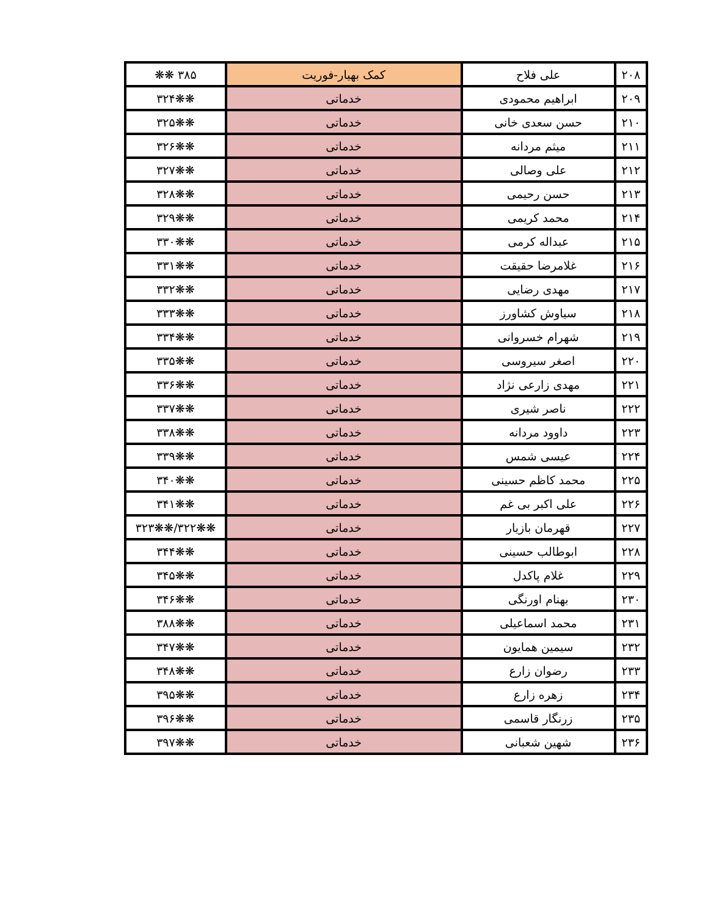| ۲۰۸ | علی فلاح | کمک بهیار-فوریت | ۳۸۵ ❋❋ |
| ۲۰۹ | ابراهیم محمودی | خدماتی | ❋❋۳۲۴ |
| ۲۱۰ | حسن سعدی خانی | خدماتی | ❋❋۳۲۵ |
| ۲۱۱ | میثم مردانه | خدماتی | ❋❋۳۲۶ |
| ۲۱۲ | علی وصالی | خدماتی | ❋❋۳۲۷ |
| ۲۱۳ | حسن رحیمی | خدماتی | ❋❋۳۲۸ |
| ۲۱۴ | محمد کریمی | خدماتی | ❋❋۳۲۹ |
| ۲۱۵ | عبداله کرمی | خدماتی | ❋❋۳۳۰ |
| ۲۱۶ | غلامرضا حقیقت | خدماتی | ❋❋۳۳۱ |
| ۲۱۷ | مهدی رضایی | خدماتی | ❋❋۳۳۲ |
| ۲۱۸ | سیاوش کشاورز | خدماتی | ❋❋۳۳۳ |
| ۲۱۹ | شهرام خسروانی | خدماتی | ❋❋۳۳۴ |
| ۲۲۰ | اصغر سیروسی | خدماتی | ❋❋۳۳۵ |
| ۲۲۱ | مهدی زارعی نژاد | خدماتی | ❋❋۳۳۶ |
| ۲۲۲ | ناصر شیری | خدماتی | ❋❋۳۳۷ |
| ۲۲۳ | داوود مردانه | خدماتی | ❋❋۳۳۸ |
| ۲۲۴ | عیسی شمس | خدماتی | ❋❋۳۳۹ |
| ۲۲۵ | محمد کاظم حسینی | خدماتی | ❋❋۳۴۰ |
| ۲۲۶ | علی اکبر بی غم | خدماتی | ❋❋۳۴۱ |
| ۲۲۷ | قهرمان بازیار | خدماتی | ❋❋۳۲۲/❋❋۳۲۳ |
| ۲۲۸ | ابوطالب حسینی | خدماتی | ❋❋۳۴۴ |
| ۲۲۹ | غلام پاکدل | خدماتی | ❋❋۳۴۵ |
| ۲۳۰ | بهنام اورنگی | خدماتی | ❋❋۳۴۶ |
| ۲۳۱ | محمد اسماعیلی | خدماتی | ❋❋۳۸۸ |
| ۲۳۲ | سیمین همایون | خدماتی | ❋❋۳۴۷ |
| ۲۳۳ | رضوان زارع | خدماتی | ❋❋۳۴۸ |
| ۲۳۴ | زهره زارع | خدماتی | ❋❋۳۹۵ |
| ۲۳۵ | زرنگار قاسمی | خدماتی | ❋❋۳۹۶ |
| ۲۳۶ | شهین شعبانی | خدماتی | ❋❋۳۹۷ |